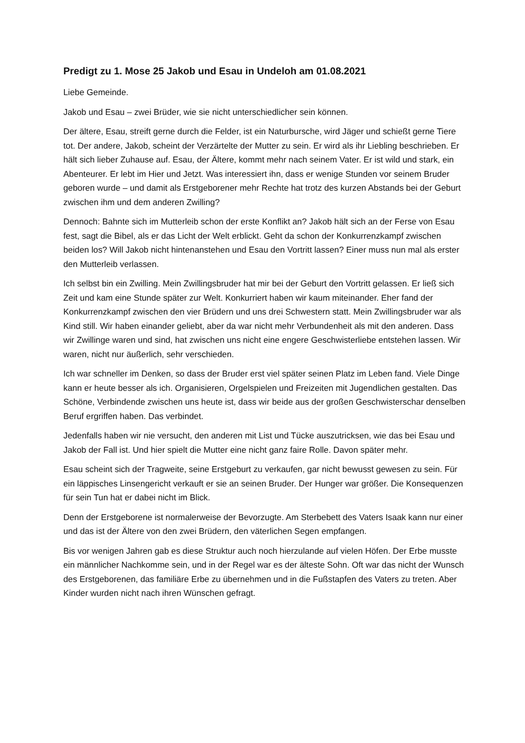Predigt zu 1. Mose 25 Jakob und Esau in Undeloh am 01.08.2021
Liebe Gemeinde.
Jakob und Esau – zwei Brüder, wie sie nicht unterschiedlicher sein können.
Der ältere, Esau, streift gerne durch die Felder, ist ein Naturbursche, wird Jäger und schießt gerne Tiere tot. Der andere, Jakob, scheint der Verzärtelte der Mutter zu sein. Er wird als ihr Liebling beschrieben. Er hält sich lieber Zuhause auf. Esau, der Ältere, kommt mehr nach seinem Vater. Er ist wild und stark, ein Abenteurer. Er lebt im Hier und Jetzt. Was interessiert ihn, dass er wenige Stunden vor seinem Bruder geboren wurde – und damit als Erstgeborener mehr Rechte hat trotz des kurzen Abstands bei der Geburt zwischen ihm und dem anderen Zwilling?
Dennoch: Bahnte sich im Mutterleib schon der erste Konflikt an? Jakob hält sich an der Ferse von Esau fest, sagt die Bibel, als er das Licht der Welt erblickt. Geht da schon der Konkurrenzkampf zwischen beiden los? Will Jakob nicht hintenanstehen und Esau den Vortritt lassen? Einer muss nun mal als erster den Mutterleib verlassen.
Ich selbst bin ein Zwilling. Mein Zwillingsbruder hat mir bei der Geburt den Vortritt gelassen. Er ließ sich Zeit und kam eine Stunde später zur Welt. Konkurriert haben wir kaum miteinander. Eher fand der Konkurrenzkampf zwischen den vier Brüdern und uns drei Schwestern statt. Mein Zwillingsbruder war als Kind still. Wir haben einander geliebt, aber da war nicht mehr Verbundenheit als mit den anderen. Dass wir Zwillinge waren und sind, hat zwischen uns nicht eine engere Geschwisterliebe entstehen lassen. Wir waren, nicht nur äußerlich, sehr verschieden.
Ich war schneller im Denken, so dass der Bruder erst viel später seinen Platz im Leben fand. Viele Dinge kann er heute besser als ich. Organisieren, Orgelspielen und Freizeiten mit Jugendlichen gestalten. Das Schöne, Verbindende zwischen uns heute ist, dass wir beide aus der großen Geschwisterschar denselben Beruf ergriffen haben. Das verbindet.
Jedenfalls haben wir nie versucht, den anderen mit List und Tücke auszutricksen, wie das bei Esau und Jakob der Fall ist. Und hier spielt die Mutter eine nicht ganz faire Rolle. Davon später mehr.
Esau scheint sich der Tragweite, seine Erstgeburt zu verkaufen, gar nicht bewusst gewesen zu sein. Für ein läppisches Linsengericht verkauft er sie an seinen Bruder. Der Hunger war größer. Die Konsequenzen für sein Tun hat er dabei nicht im Blick.
Denn der Erstgeborene ist normalerweise der Bevorzugte. Am Sterbebett des Vaters Isaak kann nur einer und das ist der Ältere von den zwei Brüdern, den väterlichen Segen empfangen.
Bis vor wenigen Jahren gab es diese Struktur auch noch hierzulande auf vielen Höfen. Der Erbe musste ein männlicher Nachkomme sein, und in der Regel war es der älteste Sohn. Oft war das nicht der Wunsch des Erstgeborenen, das familiäre Erbe zu übernehmen und in die Fußstapfen des Vaters zu treten. Aber Kinder wurden nicht nach ihren Wünschen gefragt.